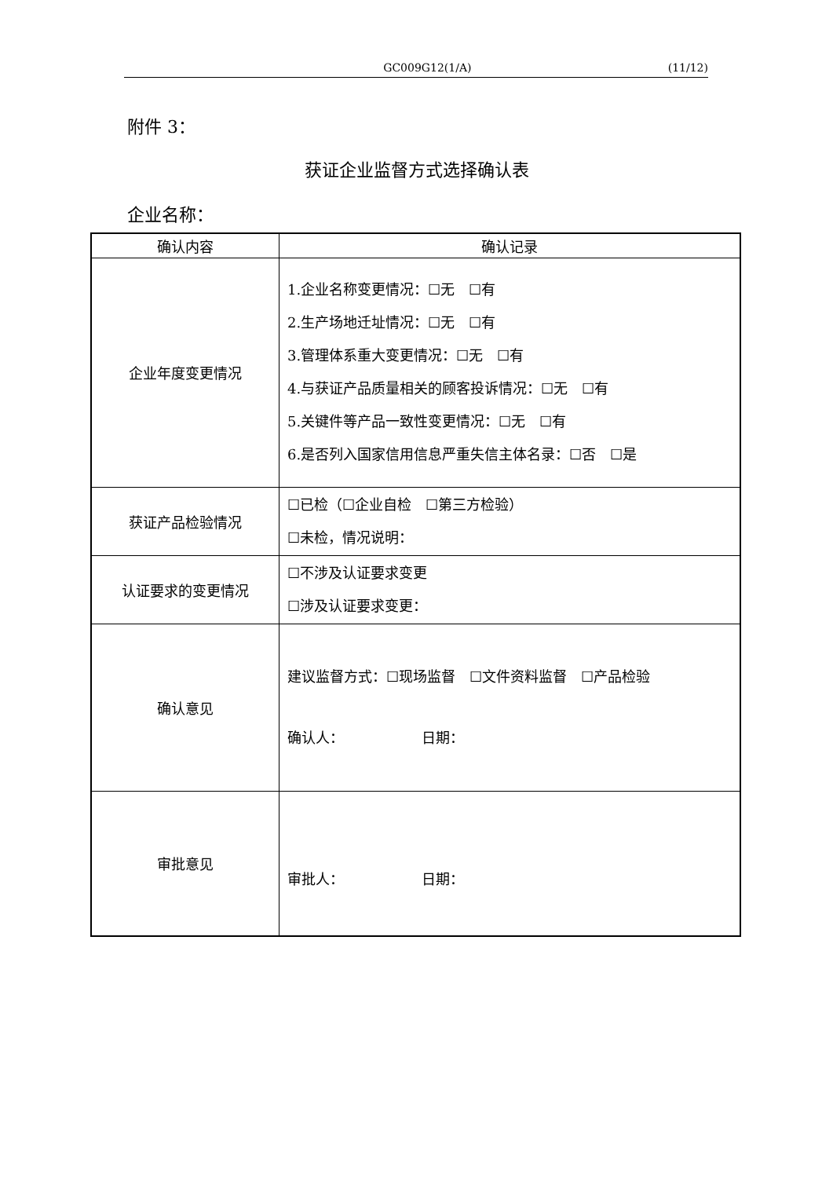GC009G12(1/A) (11/12)
附件 3：
获证企业监督方式选择确认表
企业名称：
| 确认内容 | 确认记录 |
| --- | --- |
| 企业年度变更情况 | 1.企业名称变更情况：☐无 ☐有 2.生产场地迁址情况：☐无 ☐有 3.管理体系重大变更情况：☐无 ☐有 4.与获证产品质量相关的顾客投诉情况：☐无 ☐有 5.关键件等产品一致性变更情况：☐无 ☐有 6.是否列入国家信用信息严重失信主体名录：☐否 ☐是 |
| 获证产品检验情况 | ☐已检（☐企业自检 ☐第三方检验） ☐未检，情况说明： |
| 认证要求的变更情况 | ☐不涉及认证要求变更 ☐涉及认证要求变更： |
| 确认意见 | 建议监督方式：☐现场监督 ☐文件资料监督 ☐产品检验 确认人： 日期： |
| 审批意见 | 审批人： 日期： |